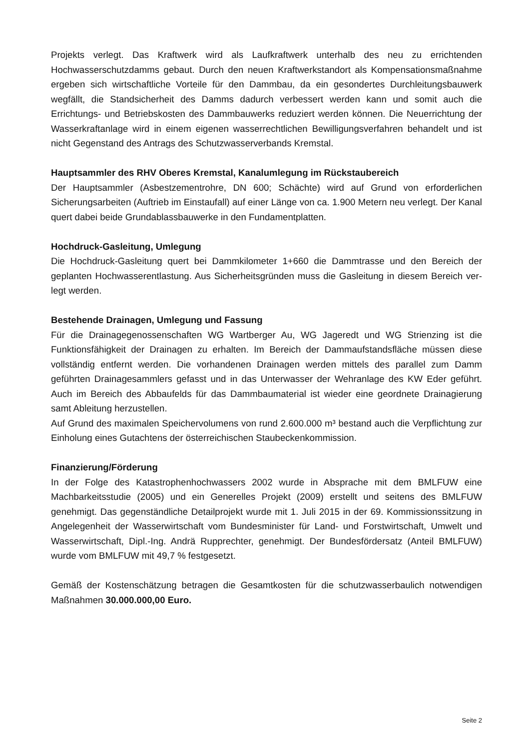Projekts verlegt. Das Kraftwerk wird als Laufkraftwerk unterhalb des neu zu errichtenden Hochwasserschutzdamms gebaut. Durch den neuen Kraftwerkstandort als Kompensationsmaßnahme ergeben sich wirtschaftliche Vorteile für den Dammbau, da ein gesondertes Durchleitungsbauwerk wegfällt, die Standsicherheit des Damms dadurch verbessert werden kann und somit auch die Errichtungs- und Betriebskosten des Dammbauwerks reduziert werden können. Die Neuerrichtung der Wasserkraftanlage wird in einem eigenen wasserrechtlichen Bewilligungsverfahren behandelt und ist nicht Gegenstand des Antrags des Schutzwasserverbands Kremstal.
Hauptsammler des RHV Oberes Kremstal, Kanalumlegung im Rückstaubereich
Der Hauptsammler (Asbestzementrohre, DN 600; Schächte) wird auf Grund von erforderlichen Sicherungsarbeiten (Auftrieb im Einstaufall) auf einer Länge von ca. 1.900 Metern neu verlegt. Der Kanal quert dabei beide Grundablassbauwerke in den Fundamentplatten.
Hochdruck-Gasleitung, Umlegung
Die Hochdruck-Gasleitung quert bei Dammkilometer 1+660 die Dammtrasse und den Bereich der geplanten Hochwasserentlastung. Aus Sicherheitsgründen muss die Gasleitung in diesem Bereich ver-legt werden.
Bestehende Drainagen, Umlegung und Fassung
Für die Drainagegenossenschaften WG Wartberger Au, WG Jageredt und WG Strienzing ist die Funktionsfähigkeit der Drainagen zu erhalten. Im Bereich der Dammaufstandsfläche müssen diese vollständig entfernt werden. Die vorhandenen Drainagen werden mittels des parallel zum Damm geführten Drainagesammlers gefasst und in das Unterwasser der Wehranlage des KW Eder geführt. Auch im Bereich des Abbaufelds für das Dammbaumaterial ist wieder eine geordnete Drainagierung samt Ableitung herzustellen.
Auf Grund des maximalen Speichervolumens von rund 2.600.000 m³ bestand auch die Verpflichtung zur Einholung eines Gutachtens der österreichischen Staubeckenkommission.
Finanzierung/Förderung
In der Folge des Katastrophenhochwassers 2002 wurde in Absprache mit dem BMLFUW eine Machbarkeitsstudie (2005) und ein Generelles Projekt (2009) erstellt und seitens des BMLFUW genehmigt. Das gegenständliche Detailprojekt wurde mit 1. Juli 2015 in der 69. Kommissionssitzung in Angelegenheit der Wasserwirtschaft vom Bundesminister für Land- und Forstwirtschaft, Umwelt und Wasserwirtschaft, Dipl.-Ing. Andrä Rupprechter, genehmigt. Der Bundesfördersatz (Anteil BMLFUW) wurde vom BMLFUW mit 49,7 % festgesetzt.
Gemäß der Kostenschätzung betragen die Gesamtkosten für die schutzwasserbaulich notwendigen Maßnahmen 30.000.000,00 Euro.
Seite 2